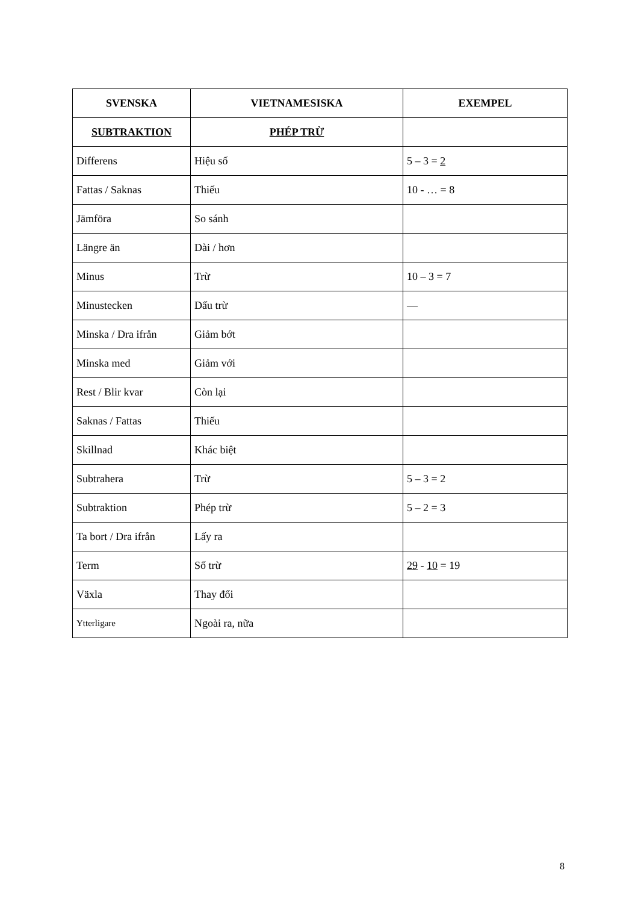| SVENSKA | VIETNAMESISKA | EXEMPEL |
| --- | --- | --- |
| SUBTRAKTION | PHÉP TRỪ | |
| Differens | Hiệu số | 5 – 3 = 2 |
| Fattas / Saknas | Thiếu | 10 - … = 8 |
| Jämföra | So sánh | |
| Längre än | Dài / hơn | |
| Minus | Trừ | 10 – 3 = 7 |
| Minustecken | Dấu trừ | — |
| Minska / Dra ifrån | Giảm bớt | |
| Minska med | Giảm với | |
| Rest / Blir kvar | Còn lại | |
| Saknas / Fattas | Thiếu | |
| Skillnad | Khác biệt | |
| Subtrahera | Trừ | 5 – 3 = 2 |
| Subtraktion | Phép trừ | 5 – 2 = 3 |
| Ta bort / Dra ifrån | Lấy ra | |
| Term | Số trừ | 29 - 10 = 19 |
| Växla | Thay đổi | |
| Ytterligare | Ngoài ra, nữa | |
8